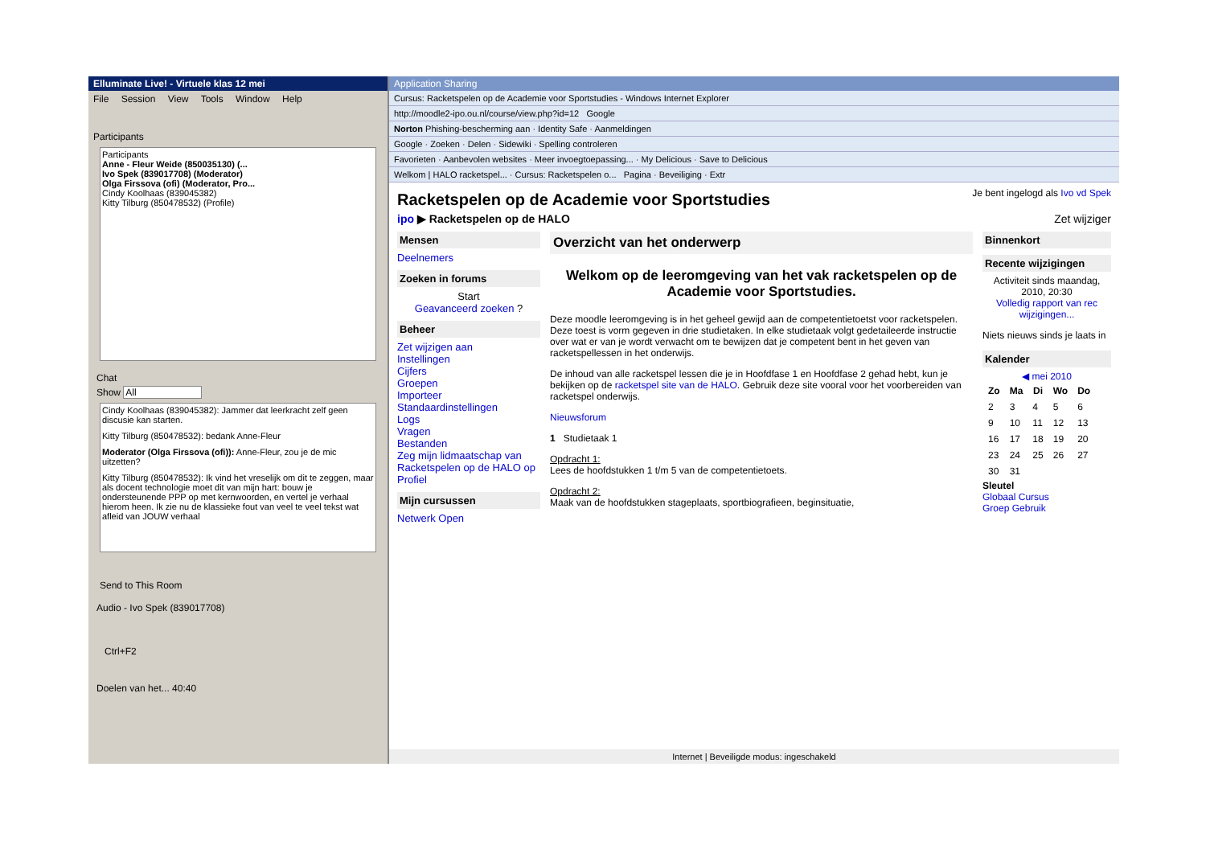Elluminate Live! - Virtuele klas 12 mei
File Session View Tools Window Help
Participants
Participants
Anne - Fleur Weide (850035130) (...
Ivo Spek (839017708) (Moderator)
Olga Firssova (ofi) (Moderator, Pro...
Cindy Koolhaas (839045382)
Kitty Tilburg (850478532) (Profile)
Chat
Show All
Cindy Koolhaas (839045382): Jammer dat leerkracht zelf geen discusie kan starten.
Kitty Tilburg (850478532): bedank Anne-Fleur
Moderator (Olga Firssova (ofi)): Anne-Fleur, zou je de mic uitzetten?
Kitty Tilburg (850478532): Ik vind het vreselijk om dit te zeggen, maar als docent technologie moet dit van mijn hart: bouw je ondersteunende PPP op met kernwoorden, en vertel je verhaal hierom heen. Ik zie nu de klassieke fout van veel te veel tekst wat afleid van JOUW verhaal
Send to This Room
Audio - Ivo Spek (839017708)
Ctrl+F2
Doelen van het... 40:40
Application Sharing
Cursus: Racketspelen op de Academie voor Sportstudies - Windows Internet Explorer
http://moodle2-ipo.ou.nl/course/view.php?id=12 Google
Norton Phishing-bescherming aan · Identity Safe · Aanmeldingen
Google · Zoeken · Delen · Sidewiki · Spelling controleren
Favorieten · Aanbevolen websites · Meer invoegtoepassing... · My Delicious · Save to Delicious
Welkom | HALO racketspel... · Cursus: Racketspelen o... Pagina · Beveiliging · Extr
Racketspelen op de Academie voor Sportstudies
Je bent ingelogd als Ivo vd Spek
ipo ▶ Racketspelen op de HALO Zet wijziger
Mensen
Deelnemers
Zoeken in forums
Start
Geavanceerd zoeken ?
Beheer
Zet wijzigen aan
Instellingen
Cijfers
Groepen
Importeer
Standaardinstellingen
Logs
Vragen
Bestanden
Zeg mijn lidmaatschap van Racketspelen op de HALO op
Profiel
Mijn cursussen
Netwerk Open
Overzicht van het onderwerp
Welkom op de leeromgeving van het vak racketspelen op de Academie voor Sportstudies.
Deze moodle leeromgeving is in het geheel gewijd aan de competentietoetst voor racketspelen. Deze toest is vorm gegeven in drie studietaken. In elke studietaak volgt gedetaileerde instructie over wat er van je wordt verwacht om te bewijzen dat je competent bent in het geven van racketspellessen in het onderwijs.
De inhoud van alle racketspel lessen die je in Hoofdfase 1 en Hoofdfase 2 gehad hebt, kun je bekijken op de racketspel site van de HALO. Gebruik deze site vooral voor het voorbereiden van racketspel onderwijs.
Nieuwsforum
1 Studietaak 1
Opdracht 1:
Lees de hoofdstukken 1 t/m 5 van de competentietoets.
Opdracht 2:
Maak van de hoofdstukken stageplaats, sportbiografieen, beginsituatie,
Binnenkort
Recente wijzigingen
Activiteit sinds maandag, 2010, 20:30
Volledig rapport van rec wijzigingen...
Niets nieuws sinds je laats in
Kalender
◀ mei 2010
| Zo | Ma | Di | Wo | Do |
| --- | --- | --- | --- | --- |
| 2 | 3 | 4 | 5 | 6 |
| 9 | 10 | 11 | 12 | 13 |
| 16 | 17 | 18 | 19 | 20 |
| 23 | 24 | 25 | 26 | 27 |
| 30 | 31 | | | |
Sleutel
Globaal Cursus
Groep Gebruik
Internet | Beveiligde modus: ingeschakeld